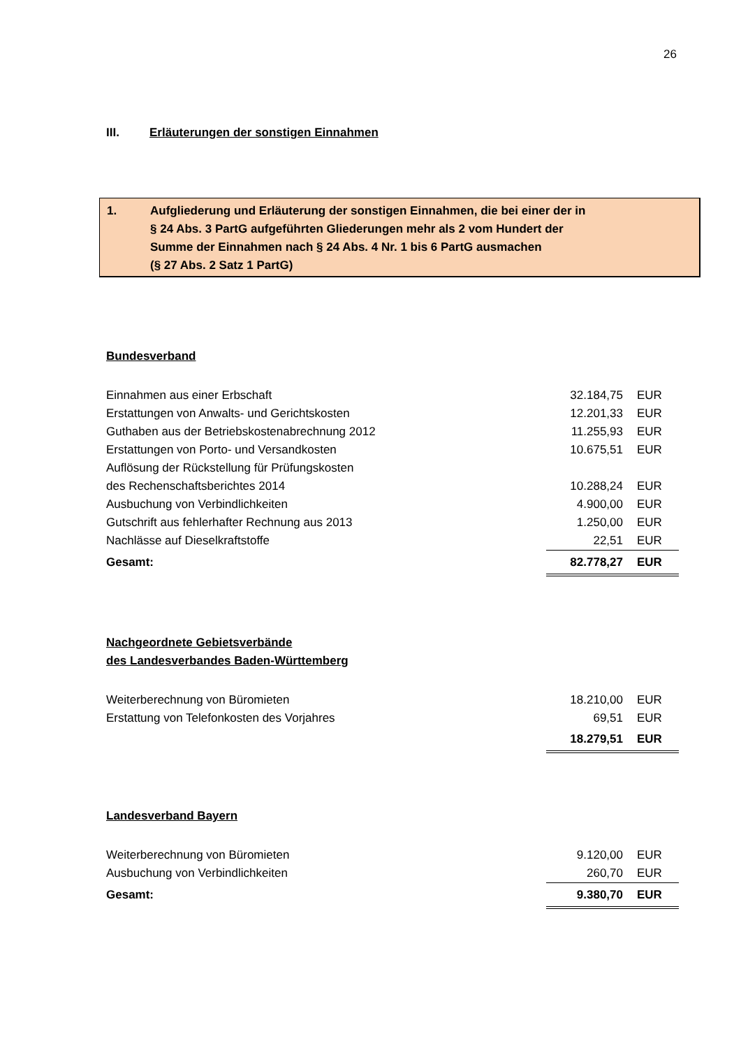26
III. Erläuterungen der sonstigen Einnahmen
1. Aufgliederung und Erläuterung der sonstigen Einnahmen, die bei einer der in
§ 24 Abs. 3 PartG aufgeführten Gliederungen mehr als 2 vom Hundert der
Summe der Einnahmen nach § 24 Abs. 4 Nr. 1 bis 6 PartG ausmachen
(§ 27 Abs. 2 Satz 1 PartG)
Bundesverband
| Einnahmen aus einer Erbschaft | 32.184,75 | EUR |
| Erstattungen von Anwalts- und Gerichtskosten | 12.201,33 | EUR |
| Guthaben aus der Betriebskostenabrechnung 2012 | 11.255,93 | EUR |
| Erstattungen von Porto- und Versandkosten | 10.675,51 | EUR |
| Auflösung der Rückstellung für Prüfungskosten | | |
| des Rechenschaftsberichtes 2014 | 10.288,24 | EUR |
| Ausbuchung von Verbindlichkeiten | 4.900,00 | EUR |
| Gutschrift aus fehlerhafter Rechnung aus 2013 | 1.250,00 | EUR |
| Nachlässe auf Dieselkraftstoffe | 22,51 | EUR |
| Gesamt: | 82.778,27 | EUR |
Nachgeordnete Gebietsverbände
des Landesverbandes Baden-Württemberg
| Weiterberechnung von Büromieten | 18.210,00 | EUR |
| Erstattung von Telefonkosten des Vorjahres | 69,51 | EUR |
| | 18.279,51 | EUR |
Landesverband Bayern
| Weiterberechnung von Büromieten | 9.120,00 | EUR |
| Ausbuchung von Verbindlichkeiten | 260,70 | EUR |
| Gesamt: | 9.380,70 | EUR |